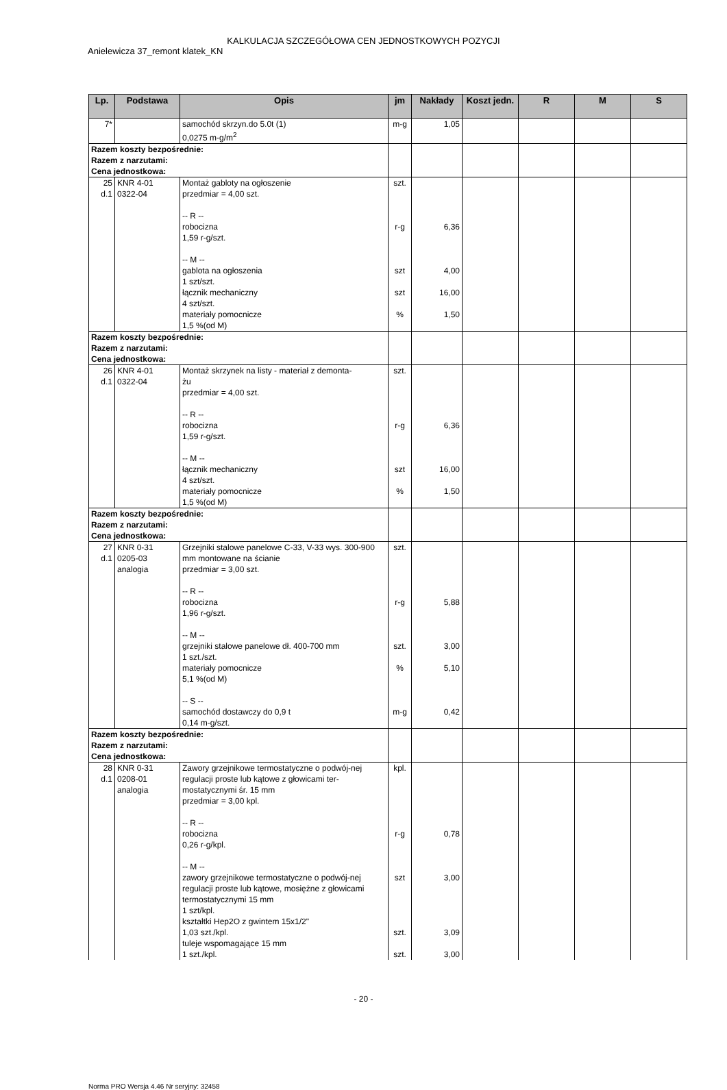KALKULACJA SZCZEGÓŁOWA CEN JEDNOSTKOWYCH POZYCJI
Anielewicza 37_remont klatek_KN
| Lp. | Podstawa | Opis | jm | Nakłady | Koszt jedn. | R | M | S |
| --- | --- | --- | --- | --- | --- | --- | --- | --- |
| 7* | | samochód skrzyn.do 5.0t (1) 0,0275 m-g/m<sup>2</sup> | m-g | 1,05 | | | | |
| Razem koszty bezpośrednie: Razem z narzutami: Cena jednostkowa: | | | | | | | | |
| 25 d.1 | KNR 4-01 0322-04 | Montaż gabloty na ogłoszenie przedmiar = 4,00 szt. -- R -- robocizna 1,59 r-g/szt. -- M -- gablota na ogłoszenia 1 szt/szt. łącznik mechaniczny 4 szt/szt. materiały pomocnicze 1,5 %(od M) | szt. r-g szt szt % | 6,36 4,00 16,00 1,50 | | | | |
| Razem koszty bezpośrednie: Razem z narzutami: Cena jednostkowa: | | | | | | | | |
| 26 d.1 | KNR 4-01 0322-04 | Montaż skrzynek na listy - materiał z demonta- żu przedmiar = 4,00 szt. -- R -- robocizna 1,59 r-g/szt. -- M -- łącznik mechaniczny 4 szt/szt. materiały pomocnicze 1,5 %(od M) | szt. r-g szt % | 6,36 16,00 1,50 | | | | |
| Razem koszty bezpośrednie: Razem z narzutami: Cena jednostkowa: | | | | | | | | |
| 27 d.1 | KNR 0-31 0205-03 analogia | Grzejniki stalowe panelowe C-33, V-33 wys. 300-900 mm montowane na ścianie przedmiar = 3,00 szt. -- R -- robocizna 1,96 r-g/szt. -- M -- grzejniki stalowe panelowe dł. 400-700 mm 1 szt./szt. materiały pomocnicze 5,1 %(od M) -- S -- samochód dostawczy do 0,9 t 0,14 m-g/szt. | szt. r-g szt. % m-g | 5,88 3,00 5,10 0,42 | | | | |
| Razem koszty bezpośrednie: Razem z narzutami: Cena jednostkowa: | | | | | | | | |
| 28 d.1 | KNR 0-31 0208-01 analogia | Zawory grzejnikowe termostatyczne o podwój-nej regulacji proste lub kątowe z głowicami ter-mostatycznymi śr. 15 mm przedmiar = 3,00 kpl. -- R -- robocizna 0,26 r-g/kpl. -- M -- zawory grzejnikowe termostatyczne o podwój-nej regulacji proste lub kątowe, mosiężne z głowicami termostatycznymi 15 mm 1 szt/kpl. kształtki Hep2O z gwintem 15x1/2" 1,03 szt./kpl. tuleje wspomagające 15 mm 1 szt./kpl. | kpl. r-g szt szt. szt. | 0,78 3,00 3,09 3,00 | | | | |
- 20 -
Norma PRO Wersja 4.46 Nr seryjny: 32458